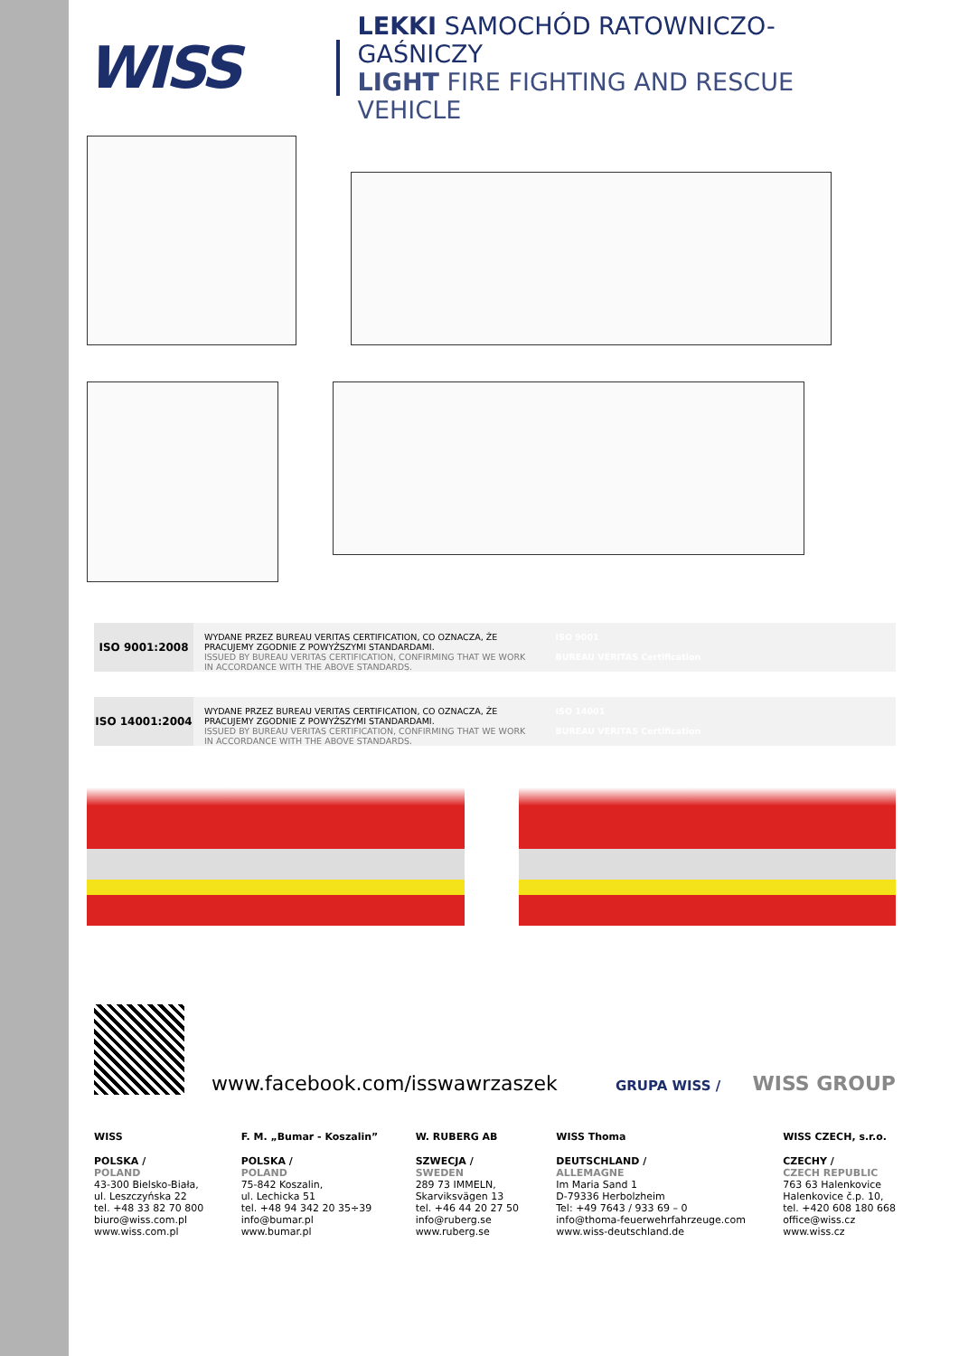WISS
LEKKI SAMOCHÓD RATOWNICZO-GAŚNICZY
LIGHT FIRE FIGHTING AND RESCUE VEHICLE
ISO 9001:2008
WYDANE PRZEZ BUREAU VERITAS CERTIFICATION, CO OZNACZA, ŻE PRACUJEMY ZGODNIE Z POWYŻSZYMI STANDARDAMI.
ISSUED BY BUREAU VERITAS CERTIFICATION, CONFIRMING THAT WE WORK IN ACCORDANCE WITH THE ABOVE STANDARDS.
ISO 9001
BUREAU VERITAS Certification
ISO 14001:2004
WYDANE PRZEZ BUREAU VERITAS CERTIFICATION, CO OZNACZA, ŻE PRACUJEMY ZGODNIE Z POWYŻSZYMI STANDARDAMI.
ISSUED BY BUREAU VERITAS CERTIFICATION, CONFIRMING THAT WE WORK IN ACCORDANCE WITH THE ABOVE STANDARDS.
ISO 14001
BUREAU VERITAS Certification
www.facebook.com/isswawrzaszek
GRUPA WISS / WISS GROUP
WISS
POLSKA /
POLAND
43-300 Bielsko-Biała,
ul. Leszczyńska 22
tel. +48 33 82 70 800
biuro@wiss.com.pl
www.wiss.com.pl
F. M. „Bumar - Koszalin”
POLSKA /
POLAND
75-842 Koszalin,
ul. Lechicka 51
tel. +48 94 342 20 35÷39
info@bumar.pl
www.bumar.pl
W. RUBERG AB
SZWECJA /
SWEDEN
289 73 IMMELN,
Skarviksvägen 13
tel. +46 44 20 27 50
info@ruberg.se
www.ruberg.se
WISS Thoma
DEUTSCHLAND /
ALLEMAGNE
Im Maria Sand 1
D-79336 Herbolzheim
Tel: +49 7643 / 933 69 – 0
info@thoma-feuerwehrfahrzeuge.com
www.wiss-deutschland.de
WISS CZECH, s.r.o.
CZECHY /
CZECH REPUBLIC
763 63 Halenkovice
Halenkovice č.p. 10,
tel. +420 608 180 668
office@wiss.cz
www.wiss.cz